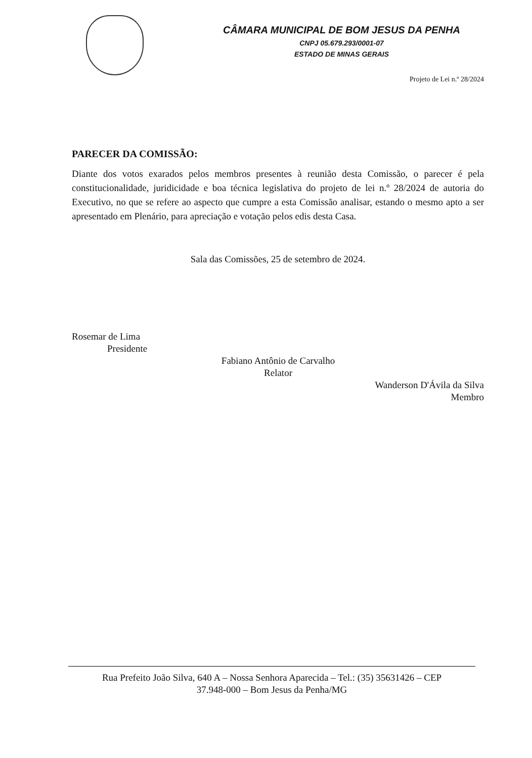CÂMARA MUNICIPAL DE BOM JESUS DA PENHA
CNPJ 05.679.293/0001-07
ESTADO DE MINAS GERAIS
Projeto de Lei n.º 28/2024
PARECER DA COMISSÃO:
Diante dos votos exarados pelos membros presentes à reunião desta Comissão, o parecer é pela constitucionalidade, juridicidade e boa técnica legislativa do projeto de lei n.º 28/2024 de autoria do Executivo, no que se refere ao aspecto que cumpre a esta Comissão analisar, estando o mesmo apto a ser apresentado em Plenário, para apreciação e votação pelos edis desta Casa.
Sala das Comissões, 25 de setembro de 2024.
Rosemar de Lima
Presidente
Fabiano Antônio de Carvalho
Relator
Wanderson D'Ávila da Silva
Membro
Rua Prefeito João Silva, 640 A – Nossa Senhora Aparecida – Tel.: (35) 35631426 – CEP
37.948-000 – Bom Jesus da Penha/MG